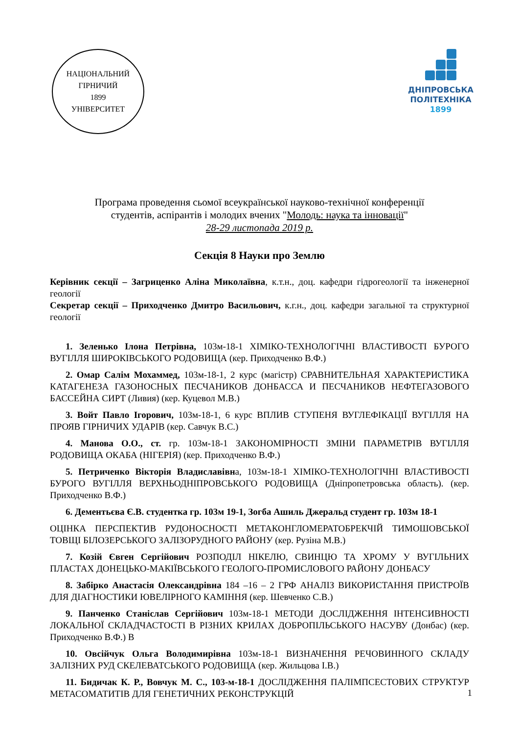НАЦІОНАЛЬНИЙ ГІРНИЧИЙ
1899
УНІВЕРСИТЕТ
ДНІПРОВСЬКА
ПОЛІТЕХНІКА
1899
Програма проведення сьомої всеукраїнської науково-технічної конференції
студентів, аспірантів і молодих вчених "Молодь: наука та інновації"
28-29 листопада 2019 р.
Секція 8 Науки про Землю
Керівник секції – Загриценко Аліна Миколаївна, к.т.н., доц. кафедри гідрогеології та інженерної геології
Секретар секції – Приходченко Дмитро Васильович, к.г.н., доц. кафедри загальної та структурної геології
1. Зеленько Ілона Петрівна, 103м-18-1 ХІМІКО-ТЕХНОЛОГІЧНІ ВЛАСТИВОСТІ БУРОГО ВУГІЛЛЯ ШИРОКІВСЬКОГО РОДОВИЩА (кер. Приходченко В.Ф.)
2. Омар Салім Мохаммед, 103м-18-1, 2 курс (магістр) СРАВНИТЕЛЬНАЯ ХАРАКТЕРИСТИКА КАТАГЕНЕЗА ГАЗОНОСНЫХ ПЕСЧАНИКОВ ДОНБАССА И ПЕСЧАНИКОВ НЕФТЕГАЗОВОГО БАССЕЙНА СИРТ (Ливия) (кер. Куцевол М.В.)
3. Войт Павло Ігорович, 103м-18-1, 6 курс ВПЛИВ СТУПЕНЯ ВУГЛЕФІКАЦІЇ ВУГІЛЛЯ НА ПРОЯВ ГІРНИЧИХ УДАРІВ (кер. Савчук В.С.)
4. Манова О.О., ст. гр. 103м-18-1 ЗАКОНОМІРНОСТІ ЗМІНИ ПАРАМЕТРІВ ВУГІЛЛЯ РОДОВИЩА ОКАБА (НІГЕРІЯ) (кер. Приходченко В.Ф.)
5. Петриченко Вікторія Владиславівна, 103м-18-1 ХІМІКО-ТЕХНОЛОГІЧНІ ВЛАСТИВОСТІ БУРОГО ВУГІЛЛЯ ВЕРХНЬОДНІПРОВСЬКОГО РОДОВИЩА (Дніпропетровська область). (кер. Приходченко В.Ф.)
6. Дементьєва Є.В. студентка гр. 103м 19-1, Зогба Ашиль Джеральд студент гр. 103м 18-1
ОЦІНКА ПЕРСПЕКТИВ РУДОНОСНОСТІ МЕТАКОНГЛОМЕРАТОБРЕКЧІЙ ТИМОШОВСЬКОЇ ТОВЩІ БІЛОЗЕРСЬКОГО ЗАЛІЗОРУДНОГО РАЙОНУ (кер. Рузіна М.В.)
7. Козій Євген Сергійович РОЗПОДІЛ НІКЕЛЮ, СВИНЦЮ ТА ХРОМУ У ВУГІЛЬНИХ ПЛАСТАХ ДОНЕЦЬКО-МАКІЇВСЬКОГО ГЕОЛОГО-ПРОМИСЛОВОГО РАЙОНУ ДОНБАСУ
8. Забірко Анастасія Олександрівна 184 –16 – 2 ГРФ АНАЛІЗ ВИКОРИСТАННЯ ПРИСТРОЇВ ДЛЯ ДІАГНОСТИКИ ЮВЕЛІРНОГО КАМІННЯ (кер. Шевченко С.В.)
9. Панченко Станіслав Сергійович 103м-18-1 МЕТОДИ ДОСЛІДЖЕННЯ ІНТЕНСИВНОСТІ ЛОКАЛЬНОЇ СКЛАДЧАСТОСТІ В РІЗНИХ КРИЛАХ ДОБРОПІЛЬСЬКОГО НАСУВУ (Донбас) (кер. Приходченко В.Ф.) В
10. Овсійчук Ольга Володимирівна 103м-18-1 ВИЗНАЧЕННЯ РЕЧОВИННОГО СКЛАДУ ЗАЛІЗНИХ РУД СКЕЛЕВАТСЬКОГО РОДОВИЩА (кер. Жильцова І.В.)
11. Бидичак К. Р., Вовчук М. С., 103-м-18-1 ДОСЛІДЖЕННЯ ПАЛІМПСЕСТОВИХ СТРУКТУР МЕТАСОМАТИТІВ ДЛЯ ГЕНЕТИЧНИХ РЕКОНСТРУКЦІЙ
1